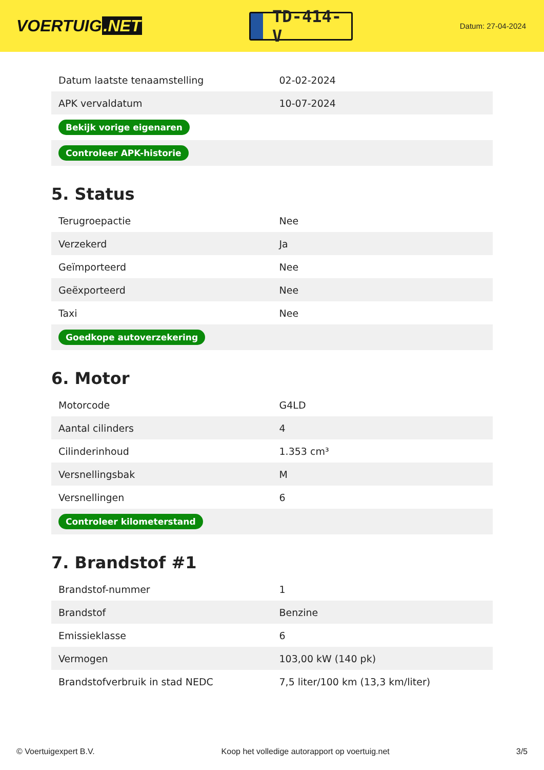VOERTUIG.NET
TD-414-V
Datum: 27-04-2024
| Datum laatste tenaamstelling | 02-02-2024 |
| APK vervaldatum | 10-07-2024 |
| Bekijk vorige eigenaren | |
| Controleer APK-historie | |
5. Status
| Terugroepactie | Nee |
| Verzekerd | Ja |
| Geïmporteerd | Nee |
| Geëxporteerd | Nee |
| Taxi | Nee |
| Goedkope autoverzekering | |
6. Motor
| Motorcode | G4LD |
| Aantal cilinders | 4 |
| Cilinderinhoud | 1.353 cm³ |
| Versnellingsbak | M |
| Versnellingen | 6 |
| Controleer kilometerstand | |
7. Brandstof #1
| Brandstof-nummer | 1 |
| Brandstof | Benzine |
| Emissieklasse | 6 |
| Vermogen | 103,00 kW (140 pk) |
| Brandstofverbruik in stad NEDC | 7,5 liter/100 km (13,3 km/liter) |
© Voertuigexpert B.V. Koop het volledige autorapport op voertuig.net 3/5